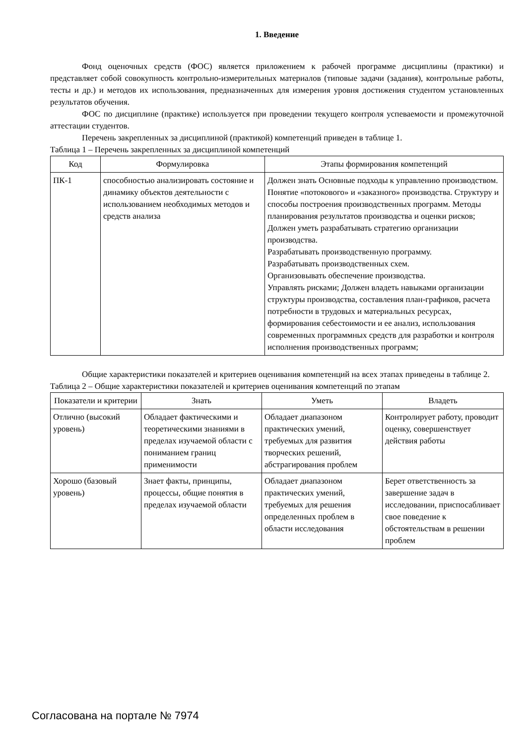1. Введение
Фонд оценочных средств (ФОС) является приложением к рабочей программе дисциплины (практики) и представляет собой совокупность контрольно-измерительных материалов (типовые задачи (задания), контрольные работы, тесты и др.) и методов их использования, предназначенных для измерения уровня достижения студентом установленных результатов обучения.
ФОС по дисциплине (практике) используется при проведении текущего контроля успеваемости и промежуточной аттестации студентов.
Перечень закрепленных за дисциплиной (практикой) компетенций приведен в таблице 1.
Таблица 1 – Перечень закрепленных за дисциплиной компетенций
| Код | Формулировка | Этапы формирования компетенций |
| --- | --- | --- |
| ПК-1 | способностью анализировать состояние и динамику объектов деятельности с использованием необходимых методов и средств анализа | Должен знать Основные подходы к управлению производством. Понятие «потокового» и «заказного» производства. Структуру и способы построения производственных программ. Методы планирования результатов производства и оценки рисков; Должен уметь разрабатывать стратегию организации производства. Разрабатывать производственную программу. Разрабатывать производственных схем. Организовывать обеспечение производства. Управлять рисками; Должен владеть навыками организации структуры производства, составления план-графиков, расчета потребности в трудовых и материальных ресурсах, формирования себестоимости и ее анализ, использования современных программных средств для разработки и контроля исполнения производственных программ; |
Общие характеристики показателей и критериев оценивания компетенций на всех этапах приведены в таблице 2.
Таблица 2 – Общие характеристики показателей и критериев оценивания компетенций по этапам
| Показатели и критерии | Знать | Уметь | Владеть |
| --- | --- | --- | --- |
| Отлично (высокий уровень) | Обладает фактическими и теоретическими знаниями в пределах изучаемой области с пониманием границ применимости | Обладает диапазоном практических умений, требуемых для развития творческих решений, абстрагирования проблем | Контролирует работу, проводит оценку, совершенствует действия работы |
| Хорошо (базовый уровень) | Знает факты, принципы, процессы, общие понятия в пределах изучаемой области | Обладает диапазоном практических умений, требуемых для решения определенных проблем в области исследования | Берет ответственность за завершение задач в исследовании, приспосабливает свое поведение к обстоятельствам в решении проблем |
Согласована на портале № 7974